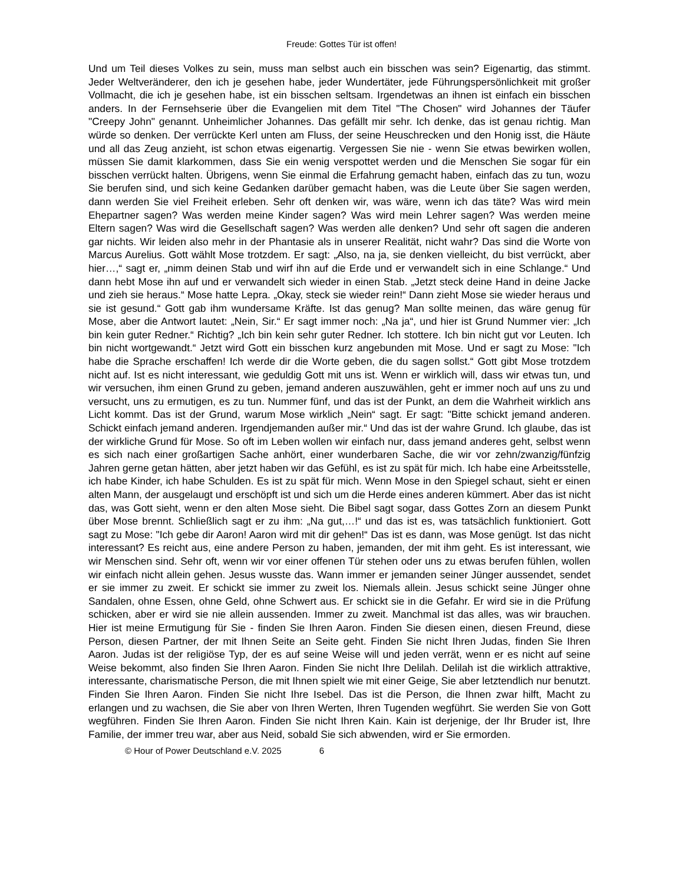Freude: Gottes Tür ist offen!
Und um Teil dieses Volkes zu sein, muss man selbst auch ein bisschen was sein? Eigenartig, das stimmt. Jeder Weltveränderer, den ich je gesehen habe, jeder Wundertäter, jede Führungspersönlichkeit mit großer Vollmacht, die ich je gesehen habe, ist ein bisschen seltsam. Irgendetwas an ihnen ist einfach ein bisschen anders. In der Fernsehserie über die Evangelien mit dem Titel "The Chosen" wird Johannes der Täufer "Creepy John" genannt. Unheimlicher Johannes. Das gefällt mir sehr. Ich denke, das ist genau richtig. Man würde so denken. Der verrückte Kerl unten am Fluss, der seine Heuschrecken und den Honig isst, die Häute und all das Zeug anzieht, ist schon etwas eigenartig. Vergessen Sie nie - wenn Sie etwas bewirken wollen, müssen Sie damit klarkommen, dass Sie ein wenig verspottet werden und die Menschen Sie sogar für ein bisschen verrückt halten. Übrigens, wenn Sie einmal die Erfahrung gemacht haben, einfach das zu tun, wozu Sie berufen sind, und sich keine Gedanken darüber gemacht haben, was die Leute über Sie sagen werden, dann werden Sie viel Freiheit erleben. Sehr oft denken wir, was wäre, wenn ich das täte? Was wird mein Ehepartner sagen? Was werden meine Kinder sagen? Was wird mein Lehrer sagen? Was werden meine Eltern sagen? Was wird die Gesellschaft sagen? Was werden alle denken? Und sehr oft sagen die anderen gar nichts. Wir leiden also mehr in der Phantasie als in unserer Realität, nicht wahr? Das sind die Worte von Marcus Aurelius. Gott wählt Mose trotzdem. Er sagt: „Also, na ja, sie denken vielleicht, du bist verrückt, aber hier…,“ sagt er, „nimm deinen Stab und wirf ihn auf die Erde und er verwandelt sich in eine Schlange.“ Und dann hebt Mose ihn auf und er verwandelt sich wieder in einen Stab. „Jetzt steck deine Hand in deine Jacke und zieh sie heraus.“ Mose hatte Lepra. „Okay, steck sie wieder rein!“ Dann zieht Mose sie wieder heraus und sie ist gesund.“ Gott gab ihm wundersame Kräfte. Ist das genug? Man sollte meinen, das wäre genug für Mose, aber die Antwort lautet: „Nein, Sir.“ Er sagt immer noch: „Na ja“, und hier ist Grund Nummer vier: „Ich bin kein guter Redner.“ Richtig? „Ich bin kein sehr guter Redner. Ich stottere. Ich bin nicht gut vor Leuten. Ich bin nicht wortgewandt.“ Jetzt wird Gott ein bisschen kurz angebunden mit Mose. Und er sagt zu Mose: "Ich habe die Sprache erschaffen! Ich werde dir die Worte geben, die du sagen sollst.“ Gott gibt Mose trotzdem nicht auf. Ist es nicht interessant, wie geduldig Gott mit uns ist. Wenn er wirklich will, dass wir etwas tun, und wir versuchen, ihm einen Grund zu geben, jemand anderen auszuwählen, geht er immer noch auf uns zu und versucht, uns zu ermutigen, es zu tun. Nummer fünf, und das ist der Punkt, an dem die Wahrheit wirklich ans Licht kommt. Das ist der Grund, warum Mose wirklich „Nein“ sagt. Er sagt: "Bitte schickt jemand anderen. Schickt einfach jemand anderen. Irgendjemanden außer mir.“ Und das ist der wahre Grund. Ich glaube, das ist der wirkliche Grund für Mose. So oft im Leben wollen wir einfach nur, dass jemand anderes geht, selbst wenn es sich nach einer großartigen Sache anhört, einer wunderbaren Sache, die wir vor zehn/zwanzig/fünfzig Jahren gerne getan hätten, aber jetzt haben wir das Gefühl, es ist zu spät für mich. Ich habe eine Arbeitsstelle, ich habe Kinder, ich habe Schulden. Es ist zu spät für mich. Wenn Mose in den Spiegel schaut, sieht er einen alten Mann, der ausgelaugt und erschöpft ist und sich um die Herde eines anderen kümmert. Aber das ist nicht das, was Gott sieht, wenn er den alten Mose sieht. Die Bibel sagt sogar, dass Gottes Zorn an diesem Punkt über Mose brennt. Schließlich sagt er zu ihm: „Na gut,…!“ und das ist es, was tatsächlich funktioniert. Gott sagt zu Mose: "Ich gebe dir Aaron! Aaron wird mit dir gehen!“ Das ist es dann, was Mose genügt. Ist das nicht interessant? Es reicht aus, eine andere Person zu haben, jemanden, der mit ihm geht. Es ist interessant, wie wir Menschen sind. Sehr oft, wenn wir vor einer offenen Tür stehen oder uns zu etwas berufen fühlen, wollen wir einfach nicht allein gehen. Jesus wusste das. Wann immer er jemanden seiner Jünger aussendet, sendet er sie immer zu zweit. Er schickt sie immer zu zweit los. Niemals allein. Jesus schickt seine Jünger ohne Sandalen, ohne Essen, ohne Geld, ohne Schwert aus. Er schickt sie in die Gefahr. Er wird sie in die Prüfung schicken, aber er wird sie nie allein aussenden. Immer zu zweit. Manchmal ist das alles, was wir brauchen. Hier ist meine Ermutigung für Sie - finden Sie Ihren Aaron. Finden Sie diesen einen, diesen Freund, diese Person, diesen Partner, der mit Ihnen Seite an Seite geht. Finden Sie nicht Ihren Judas, finden Sie Ihren Aaron. Judas ist der religiöse Typ, der es auf seine Weise will und jeden verrät, wenn er es nicht auf seine Weise bekommt, also finden Sie Ihren Aaron. Finden Sie nicht Ihre Delilah. Delilah ist die wirklich attraktive, interessante, charismatische Person, die mit Ihnen spielt wie mit einer Geige, Sie aber letztendlich nur benutzt. Finden Sie Ihren Aaron. Finden Sie nicht Ihre Isebel. Das ist die Person, die Ihnen zwar hilft, Macht zu erlangen und zu wachsen, die Sie aber von Ihren Werten, Ihren Tugenden wegführt. Sie werden Sie von Gott wegführen. Finden Sie Ihren Aaron. Finden Sie nicht Ihren Kain. Kain ist derjenige, der Ihr Bruder ist, Ihre Familie, der immer treu war, aber aus Neid, sobald Sie sich abwenden, wird er Sie ermorden.
© Hour of Power Deutschland e.V. 2025 6